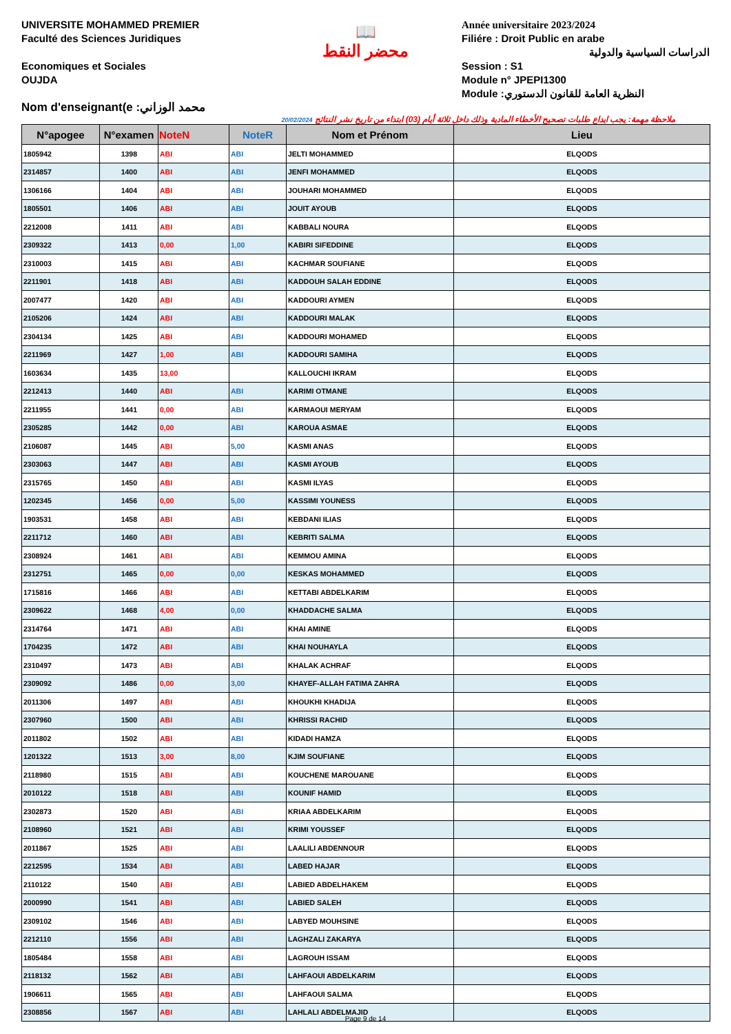UNIVERSITE MOHAMMED PREMIER
Faculté des Sciences Juridiques
Economiques et Sociales
OUJDA
Nom d'enseignant(e :محمد الوزاني
📖
محضر النقط
Année universitaire 2023/2024
Filiére : Droit Public en arabe
الدراسات السياسية والدولية
Session : S1
Module n° JPEPI1300
Module :النظرية العامة للقانون الدستوري
20/02/2024 ملاحظة مهمة: يجب ايداع طلبات تصحيح الأخطاء المادية وذلك داخل ثلاثة أيام (03) ابتداء من تاريخ نشر النتائج
| N°apogee | N°examen | NoteN | NoteR | Nom et Prénom | Lieu |
| --- | --- | --- | --- | --- | --- |
| 1805942 | 1398 | ABI | ABI | JELTI MOHAMMED | ELQODS |
| 2314857 | 1400 | ABI | ABI | JENFI MOHAMMED | ELQODS |
| 1306166 | 1404 | ABI | ABI | JOUHARI MOHAMMED | ELQODS |
| 1805501 | 1406 | ABI | ABI | JOUIT AYOUB | ELQODS |
| 2212008 | 1411 | ABI | ABI | KABBALI NOURA | ELQODS |
| 2309322 | 1413 | 0,00 | 1,00 | KABIRI SIFEDDINE | ELQODS |
| 2310003 | 1415 | ABI | ABI | KACHMAR SOUFIANE | ELQODS |
| 2211901 | 1418 | ABI | ABI | KADDOUH SALAH EDDINE | ELQODS |
| 2007477 | 1420 | ABI | ABI | KADDOURI AYMEN | ELQODS |
| 2105206 | 1424 | ABI | ABI | KADDOURI MALAK | ELQODS |
| 2304134 | 1425 | ABI | ABI | KADDOURI MOHAMED | ELQODS |
| 2211969 | 1427 | 1,00 | ABI | KADDOURI SAMIHA | ELQODS |
| 1603634 | 1435 | 13,00 | | KALLOUCHI IKRAM | ELQODS |
| 2212413 | 1440 | ABI | ABI | KARIMI OTMANE | ELQODS |
| 2211955 | 1441 | 0,00 | ABI | KARMAOUI MERYAM | ELQODS |
| 2305285 | 1442 | 0,00 | ABI | KAROUA ASMAE | ELQODS |
| 2106087 | 1445 | ABI | 5,00 | KASMI ANAS | ELQODS |
| 2303063 | 1447 | ABI | ABI | KASMI AYOUB | ELQODS |
| 2315765 | 1450 | ABI | ABI | KASMI ILYAS | ELQODS |
| 1202345 | 1456 | 0,00 | 5,00 | KASSIMI YOUNESS | ELQODS |
| 1903531 | 1458 | ABI | ABI | KEBDANI ILIAS | ELQODS |
| 2211712 | 1460 | ABI | ABI | KEBRITI SALMA | ELQODS |
| 2308924 | 1461 | ABI | ABI | KEMMOU AMINA | ELQODS |
| 2312751 | 1465 | 0,00 | 0,00 | KESKAS MOHAMMED | ELQODS |
| 1715816 | 1466 | ABI | ABI | KETTABI ABDELKARIM | ELQODS |
| 2309622 | 1468 | 4,00 | 0,00 | KHADDACHE SALMA | ELQODS |
| 2314764 | 1471 | ABI | ABI | KHAI AMINE | ELQODS |
| 1704235 | 1472 | ABI | ABI | KHAI NOUHAYLA | ELQODS |
| 2310497 | 1473 | ABI | ABI | KHALAK ACHRAF | ELQODS |
| 2309092 | 1486 | 0,00 | 3,00 | KHAYEF-ALLAH FATIMA ZAHRA | ELQODS |
| 2011306 | 1497 | ABI | ABI | KHOUKHI KHADIJA | ELQODS |
| 2307960 | 1500 | ABI | ABI | KHRISSI RACHID | ELQODS |
| 2011802 | 1502 | ABI | ABI | KIDADI HAMZA | ELQODS |
| 1201322 | 1513 | 3,00 | 8,00 | KJIM SOUFIANE | ELQODS |
| 2118980 | 1515 | ABI | ABI | KOUCHENE MAROUANE | ELQODS |
| 2010122 | 1518 | ABI | ABI | KOUNIF HAMID | ELQODS |
| 2302873 | 1520 | ABI | ABI | KRIAA ABDELKARIM | ELQODS |
| 2108960 | 1521 | ABI | ABI | KRIMI YOUSSEF | ELQODS |
| 2011867 | 1525 | ABI | ABI | LAALILI ABDENNOUR | ELQODS |
| 2212595 | 1534 | ABI | ABI | LABED HAJAR | ELQODS |
| 2110122 | 1540 | ABI | ABI | LABIED ABDELHAKEM | ELQODS |
| 2000990 | 1541 | ABI | ABI | LABIED SALEH | ELQODS |
| 2309102 | 1546 | ABI | ABI | LABYED MOUHSINE | ELQODS |
| 2212110 | 1556 | ABI | ABI | LAGHZALI ZAKARYA | ELQODS |
| 1805484 | 1558 | ABI | ABI | LAGROUH ISSAM | ELQODS |
| 2118132 | 1562 | ABI | ABI | LAHFAOUI ABDELKARIM | ELQODS |
| 1906611 | 1565 | ABI | ABI | LAHFAOUI SALMA | ELQODS |
| 2308856 | 1567 | ABI | ABI | LAHLALI ABDELMAJID | ELQODS |
Page 9 de 14